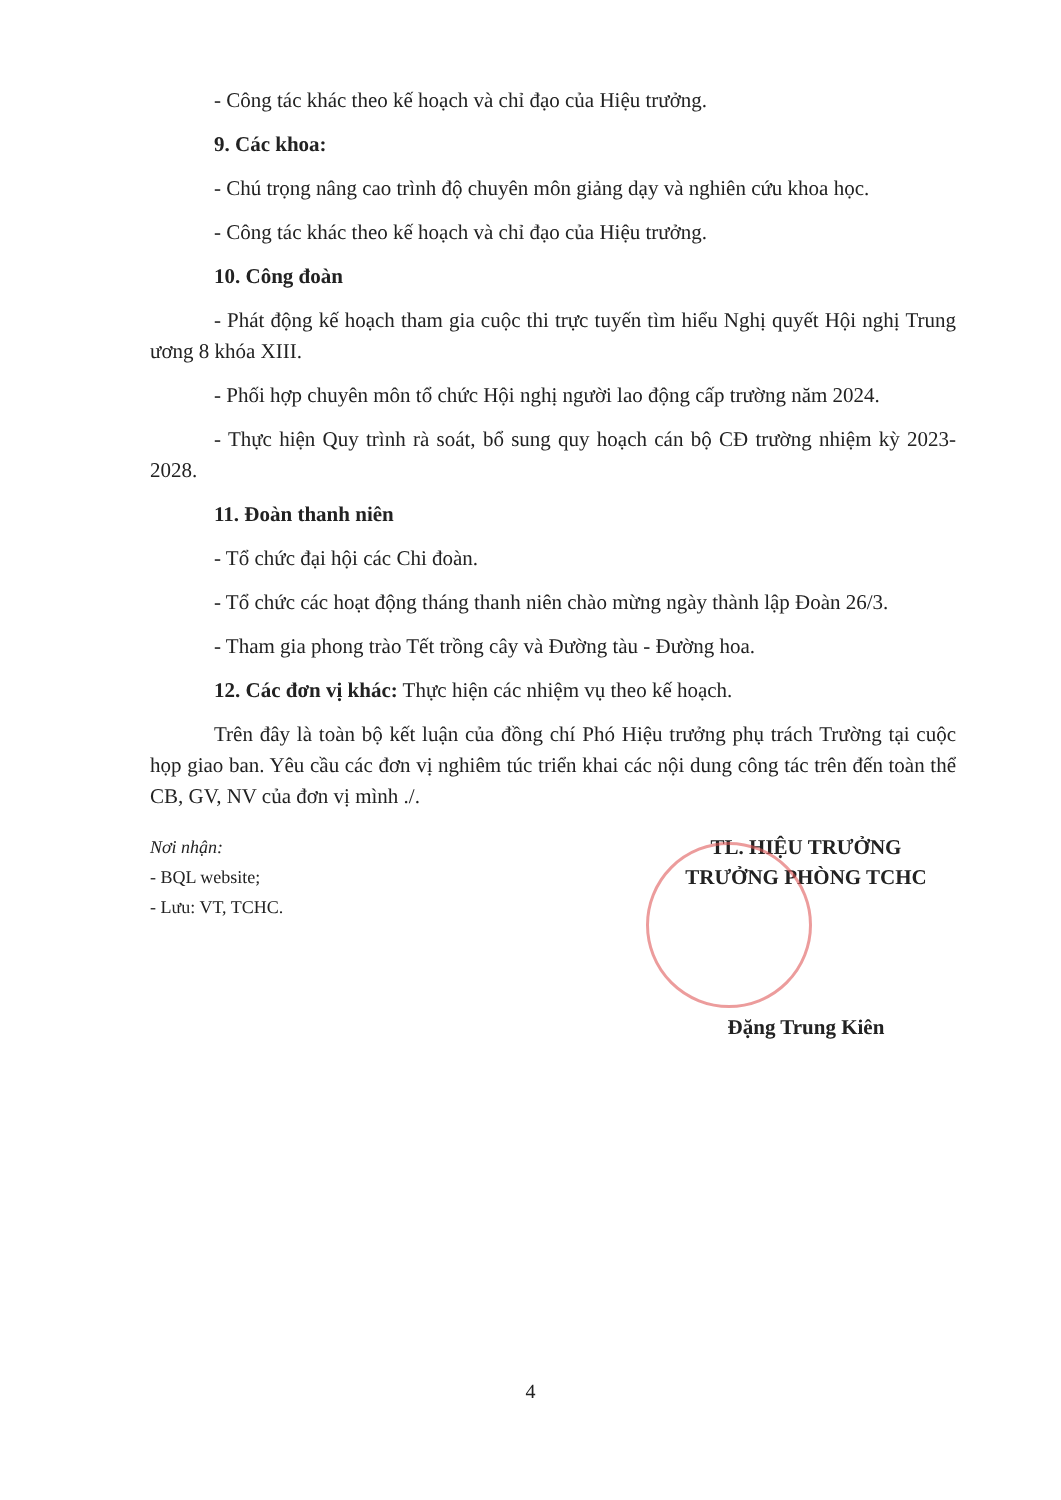- Công tác khác theo kế hoạch và chỉ đạo của Hiệu trưởng.
9. Các khoa:
- Chú trọng nâng cao trình độ chuyên môn giảng dạy và nghiên cứu khoa học.
- Công tác khác theo kế hoạch và chỉ đạo của Hiệu trưởng.
10. Công đoàn
- Phát động kế hoạch tham gia cuộc thi trực tuyến tìm hiểu Nghị quyết Hội nghị Trung ương 8 khóa XIII.
- Phối hợp chuyên môn tổ chức Hội nghị người lao động cấp trường năm 2024.
- Thực hiện Quy trình rà soát, bổ sung quy hoạch cán bộ CĐ trường nhiệm kỳ 2023-2028.
11. Đoàn thanh niên
- Tổ chức đại hội các Chi đoàn.
- Tổ chức các hoạt động tháng thanh niên chào mừng ngày thành lập Đoàn 26/3.
- Tham gia phong trào Tết trồng cây và Đường tàu - Đường hoa.
12. Các đơn vị khác: Thực hiện các nhiệm vụ theo kế hoạch.
Trên đây là toàn bộ kết luận của đồng chí Phó Hiệu trưởng phụ trách Trường tại cuộc họp giao ban. Yêu cầu các đơn vị nghiêm túc triển khai các nội dung công tác trên đến toàn thể CB, GV, NV của đơn vị mình ./.
Nơi nhận:
- BQL website;
- Lưu: VT, TCHC.
TL. HIỆU TRƯỞNG
TRƯỞNG PHÒNG TCHC
Đặng Trung Kiên
4